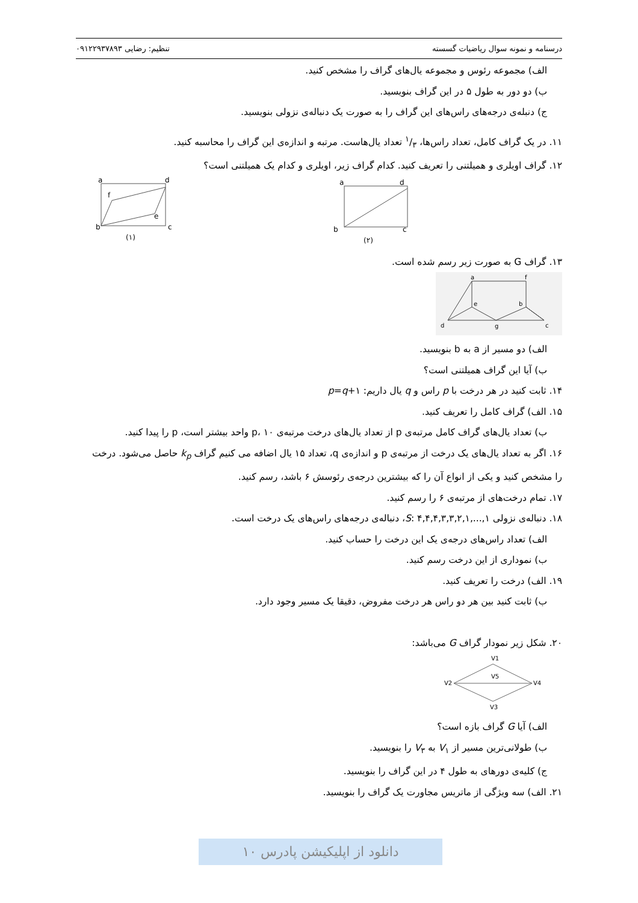درسنامه و نمونه سوال ریاضیات گسسته تنظیم: رضایی ۰۹۱۲۲۹۳۷۸۹۳
الف) مجموعه رئوس و مجموعه یال‌های گراف را مشخص کنید.
ب) دو دور به طول ۵ در این گراف بنویسید.
ج) دنبله‌ی درجه‌های راس‌های این گراف را به صورت یک دنباله‌ی نزولی بنویسید.
۱۱. در یک گراف کامل، تعداد راس‌ها، ۱/۳ تعداد یال‌هاست. مرتبه و اندازه‌ی این گراف را محاسبه کنید.
۱۲. گراف اویلری و همیلتنی را تعریف کنید. کدام گراف زیر، اویلری و کدام یک همیلتنی است؟
a
d
b
c
(۲)
a
d
b
c
f
e
(۱)
۱۳. گراف G به صورت زیر رسم شده است.
a
f
e
b
d
g
c
الف) دو مسیر از a به b بنویسید.
ب) آیا این گراف همیلتنی است؟
۱۴. ثابت کنید در هر درخت با p راس و q یال داریم: p=q+۱
۱۵. الف) گراف کامل را تعریف کنید.
ب) تعداد یال‌های گراف کامل مرتبه‌ی p از تعداد یال‌های درخت مرتبه‌ی p، ۱۰ واحد بیشتر است، p را پیدا کنید.
۱۶. اگر به تعداد یال‌های یک درخت از مرتبه‌ی p و اندازه‌ی q، تعداد ۱۵ یال اضافه می کنیم گراف k<sub>p</sub> حاصل می‌شود. درخت را مشخص کنید و یکی از انواع آن را که بیشترین درجه‌ی رئوسش ۶ باشد، رسم کنید.
۱۷. تمام درخت‌های از مرتبه‌ی ۶ را رسم کنید.
۱۸. دنباله‌ی نزولی S: ۴,۴,۴,۳,۳,۲,۱,...,۱، دنباله‌ی درجه‌های راس‌های یک درخت است.
الف) تعداد راس‌های درجه‌ی یک این درخت را حساب کنید.
ب) نموداری از این درخت رسم کنید.
۱۹. الف) درخت را تعریف کنید.
ب) ثابت کنید بین هر دو راس هر درخت مفروض، دقیقا یک مسیر وجود دارد.
۲۰. شکل زیر نمودار گراف G می‌باشد:
V1
V5
V2
V4
V3
الف) آیا G گراف بازه است؟
ب) طولانی‌ترین مسیر از V<sub>۱</sub> به V<sub>۳</sub> را بنویسید.
ج) کلیه‌ی دورهای به طول ۴ در این گراف را بنویسید.
۲۱. الف) سه ویژگی از ماتریس مجاورت یک گراف را بنویسید.
دانلود از اپلیکیشن پادرس ۱۰